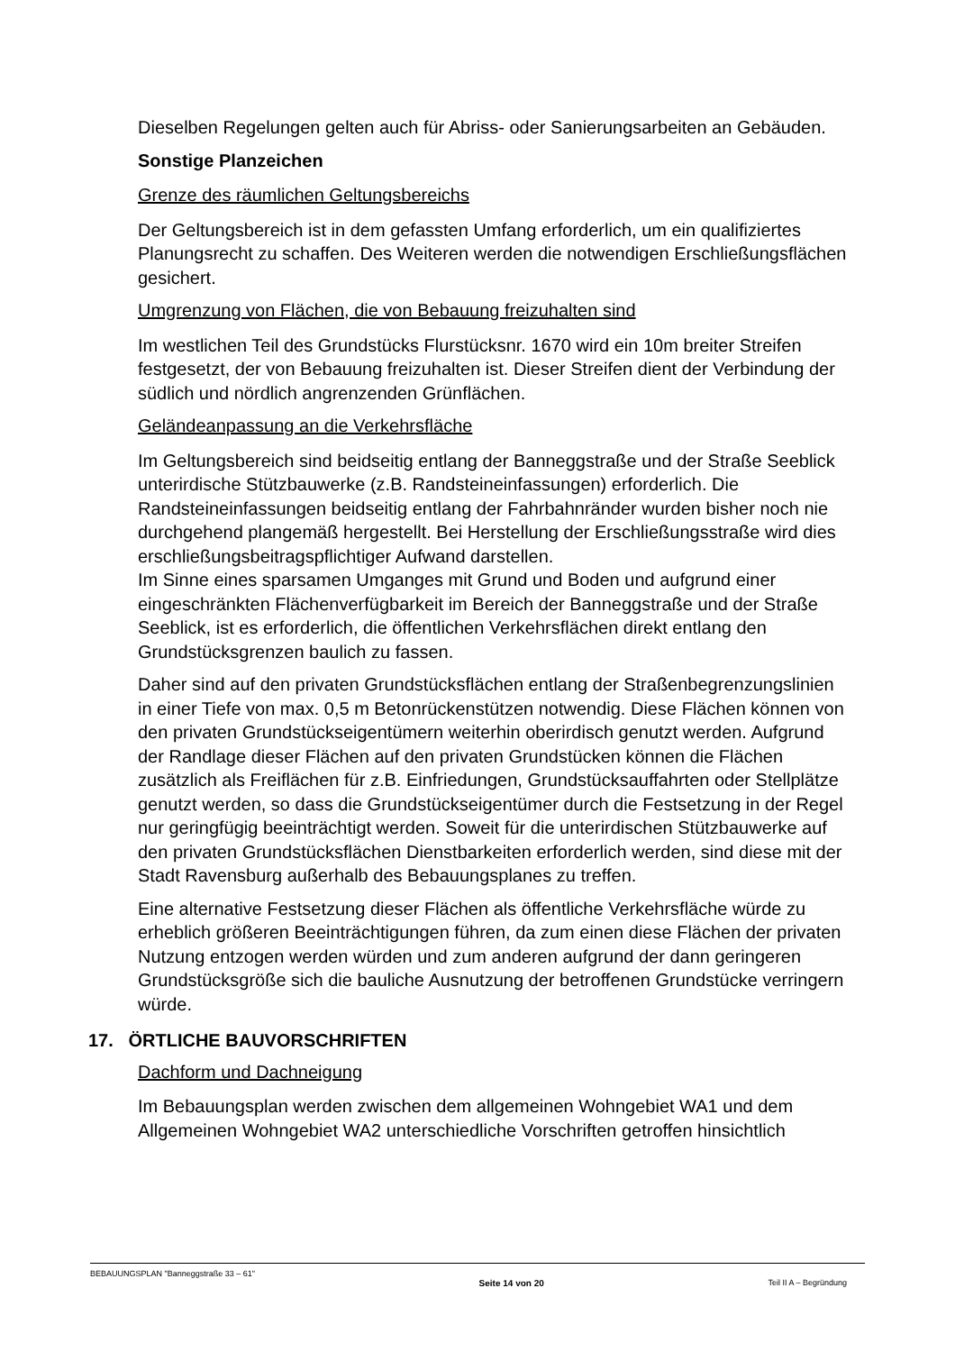Dieselben Regelungen gelten auch für Abriss- oder Sanierungsarbeiten an Gebäuden.
Sonstige Planzeichen
Grenze des räumlichen Geltungsbereichs
Der Geltungsbereich ist in dem gefassten Umfang erforderlich, um ein qualifiziertes Planungsrecht zu schaffen. Des Weiteren werden die notwendigen Erschließungsflächen gesichert.
Umgrenzung von Flächen, die von Bebauung freizuhalten sind
Im westlichen Teil des Grundstücks Flurstücksnr. 1670 wird ein 10m breiter Streifen festgesetzt, der von Bebauung freizuhalten ist. Dieser Streifen dient der Verbindung der südlich und nördlich angrenzenden Grünflächen.
Geländeanpassung an die Verkehrsfläche
Im Geltungsbereich sind beidseitig entlang der Banneggstraße und der Straße Seeblick unterirdische Stützbauwerke (z.B. Randsteineinfassungen) erforderlich. Die Randsteineinfassungen beidseitig entlang der Fahrbahnränder wurden bisher noch nie durchgehend plangemäß hergestellt. Bei Herstellung der Erschließungsstraße wird dies erschließungsbeitragspflichtiger Aufwand darstellen.
Im Sinne eines sparsamen Umganges mit Grund und Boden und aufgrund einer eingeschränkten Flächenverfügbarkeit im Bereich der Banneggstraße und der Straße Seeblick, ist es erforderlich, die öffentlichen Verkehrsflächen direkt entlang den Grundstücksgrenzen baulich zu fassen.
Daher sind auf den privaten Grundstücksflächen entlang der Straßenbegrenzungslinien in einer Tiefe von max. 0,5 m Betonrückenstützen notwendig. Diese Flächen können von den privaten Grundstückseigentümern weiterhin oberirdisch genutzt werden. Aufgrund der Randlage dieser Flächen auf den privaten Grundstücken können die Flächen zusätzlich als Freiflächen für z.B. Einfriedungen, Grundstücksauffahrten oder Stellplätze genutzt werden, so dass die Grundstückseigentümer durch die Festsetzung in der Regel nur geringfügig beeinträchtigt werden. Soweit für die unterirdischen Stützbauwerke auf den privaten Grundstücksflächen Dienstbarkeiten erforderlich werden, sind diese mit der Stadt Ravensburg außerhalb des Bebauungsplanes zu treffen.
Eine alternative Festsetzung dieser Flächen als öffentliche Verkehrsfläche würde zu erheblich größeren Beeinträchtigungen führen, da zum einen diese Flächen der privaten Nutzung entzogen werden würden und zum anderen aufgrund der dann geringeren Grundstücksgröße sich die bauliche Ausnutzung der betroffenen Grundstücke verringern würde.
17. ÖRTLICHE BAUVORSCHRIFTEN
Dachform und Dachneigung
Im Bebauungsplan werden zwischen dem allgemeinen Wohngebiet WA1 und dem Allgemeinen Wohngebiet WA2 unterschiedliche Vorschriften getroffen hinsichtlich
BEBAUUNGSPLAN "Banneggstraße 33 – 61" Seite 14 von 20 Teil II A – Begründung